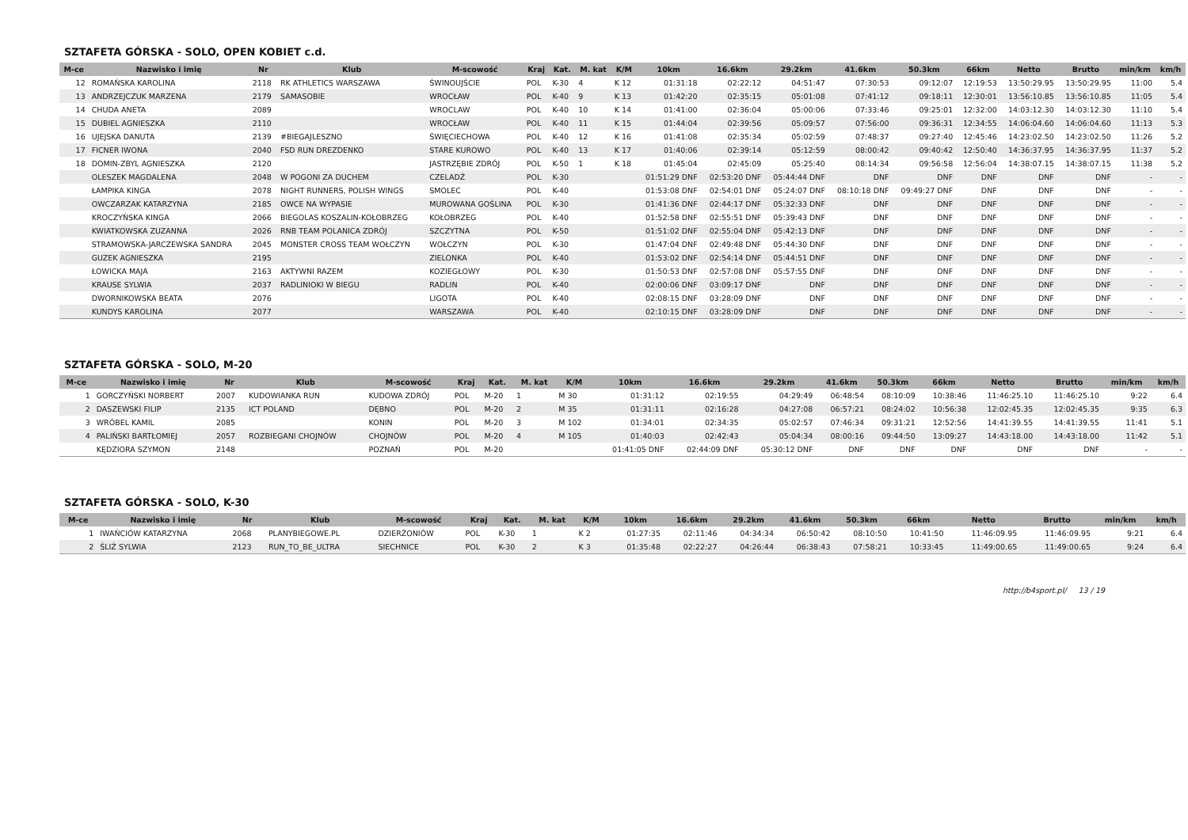SZTAFETA GÓRSKA - SOLO, OPEN KOBIET c.d.
| M-ce | Nazwisko i imię | Nr | Klub | M-scowość | Kraj | Kat. | M. kat | K/M | 10km | 16.6km | 29.2km | 41.6km | 50.3km | 66km | Netto | Brutto | min/km | km/h |
| --- | --- | --- | --- | --- | --- | --- | --- | --- | --- | --- | --- | --- | --- | --- | --- | --- | --- | --- |
| 12 | ROMAŃSKA KAROLINA | 2118 | RK ATHLETICS WARSZAWA | ŚWINOUJŚCIE | POL | K-30 | 4 | K 12 | 01:31:18 | 02:22:12 | 04:51:47 | 07:30:53 | 09:12:07 | 12:19:53 | 13:50:29.95 | 13:50:29.95 | 11:00 | 5.4 |
| 13 | ANDRZEJCZUK MARZENA | 2179 | SAMASOBIE | WROCŁAW | POL | K-40 | 9 | K 13 | 01:42:20 | 02:35:15 | 05:01:08 | 07:41:12 | 09:18:11 | 12:30:01 | 13:56:10.85 | 13:56:10.85 | 11:05 | 5.4 |
| 14 | CHUDA ANETA | 2089 | | WROCLAW | POL | K-40 | 10 | K 14 | 01:41:00 | 02:36:04 | 05:00:06 | 07:33:46 | 09:25:01 | 12:32:00 | 14:03:12.30 | 14:03:12.30 | 11:10 | 5.4 |
| 15 | DUBIEL AGNIESZKA | 2110 | | WROCŁAW | POL | K-40 | 11 | K 15 | 01:44:04 | 02:39:56 | 05:09:57 | 07:56:00 | 09:36:31 | 12:34:55 | 14:06:04.60 | 14:06:04.60 | 11:13 | 5.3 |
| 16 | UJEJSKA DANUTA | 2139 | #BIEGAJLESZNO | ŚWIĘCIECHOWA | POL | K-40 | 12 | K 16 | 01:41:08 | 02:35:34 | 05:02:59 | 07:48:37 | 09:27:40 | 12:45:46 | 14:23:02.50 | 14:23:02.50 | 11:26 | 5.2 |
| 17 | FICNER IWONA | 2040 | FSD RUN DREZDENKO | STARE KUROWO | POL | K-40 | 13 | K 17 | 01:40:06 | 02:39:14 | 05:12:59 | 08:00:42 | 09:40:42 | 12:50:40 | 14:36:37.95 | 14:36:37.95 | 11:37 | 5.2 |
| 18 | DOMIN-ZBYL AGNIESZKA | 2120 | | JASTRZĘBIE ZDRÓJ | POL | K-50 | 1 | K 18 | 01:45:04 | 02:45:09 | 05:25:40 | 08:14:34 | 09:56:58 | 12:56:04 | 14:38:07.15 | 14:38:07.15 | 11:38 | 5.2 |
| | OLESZEK MAGDALENA | 2048 | W POGONI ZA DUCHEM | CZELADŹ | POL | K-30 | | | 01:51:29 DNF | 02:53:20 DNF | 05:44:44 DNF | DNF | DNF | DNF | DNF | DNF | - | - |
| | ŁAMPIKA KINGA | 2078 | NIGHT RUNNERS, POLISH WINGS | SMOLEC | POL | K-40 | | | 01:53:08 DNF | 02:54:01 DNF | 05:24:07 DNF | 08:10:18 DNF | 09:49:27 DNF | DNF | DNF | DNF | - | - |
| | OWCZARZAK KATARZYNA | 2185 | OWCE NA WYPASIE | MUROWANA GOŚLINA | POL | K-30 | | | 01:41:36 DNF | 02:44:17 DNF | 05:32:33 DNF | DNF | DNF | DNF | DNF | DNF | - | - |
| | KROCZYŃSKA KINGA | 2066 | BIEGOLAS KOSZALIN-KOŁOBRZEG | KOŁOBRZEG | POL | K-40 | | | 01:52:58 DNF | 02:55:51 DNF | 05:39:43 DNF | DNF | DNF | DNF | DNF | DNF | - | - |
| | KWIATKOWSKA ZUZANNA | 2026 | RNB TEAM POLANICA ZDRÓJ | SZCZYTNA | POL | K-50 | | | 01:51:02 DNF | 02:55:04 DNF | 05:42:13 DNF | DNF | DNF | DNF | DNF | DNF | - | - |
| | STRAMOWSKA-JARCZEWSKA SANDRA | 2045 | MONSTER CROSS TEAM WOŁCZYN | WOŁCZYN | POL | K-30 | | | 01:47:04 DNF | 02:49:48 DNF | 05:44:30 DNF | DNF | DNF | DNF | DNF | DNF | - | - |
| | GUZEK AGNIESZKA | 2195 | | ZIELONKA | POL | K-40 | | | 01:53:02 DNF | 02:54:14 DNF | 05:44:51 DNF | DNF | DNF | DNF | DNF | DNF | - | - |
| | ŁOWICKA MAJA | 2163 | AKTYWNI RAZEM | KOZIEGŁOWY | POL | K-30 | | | 01:50:53 DNF | 02:57:08 DNF | 05:57:55 DNF | DNF | DNF | DNF | DNF | DNF | - | - |
| | KRAUSE SYLWIA | 2037 | RADLINIOKI W BIEGU | RADLIN | POL | K-40 | | | 02:00:06 DNF | 03:09:17 DNF | DNF | DNF | DNF | DNF | DNF | DNF | - | - |
| | DWORNIKOWSKA BEATA | 2076 | | LIGOTA | POL | K-40 | | | 02:08:15 DNF | 03:28:09 DNF | DNF | DNF | DNF | DNF | DNF | DNF | - | - |
| | KUNDYS KAROLINA | 2077 | | WARSZAWA | POL | K-40 | | | 02:10:15 DNF | 03:28:09 DNF | DNF | DNF | DNF | DNF | DNF | DNF | - | - |
SZTAFETA GÓRSKA - SOLO, M-20
| M-ce | Nazwisko i imię | Nr | Klub | M-scowość | Kraj | Kat. | M. kat | K/M | 10km | 16.6km | 29.2km | 41.6km | 50.3km | 66km | Netto | Brutto | min/km | km/h |
| --- | --- | --- | --- | --- | --- | --- | --- | --- | --- | --- | --- | --- | --- | --- | --- | --- | --- | --- |
| 1 | GORCZYŃSKI NORBERT | 2007 | KUDOWIANKA RUN | KUDOWA ZDRÓJ | POL | M-20 | 1 | M 30 | 01:31:12 | 02:19:55 | 04:29:49 | 06:48:54 | 08:10:09 | 10:38:46 | 11:46:25.10 | 11:46:25.10 | 9:22 | 6.4 |
| 2 | DASZEWSKI FILIP | 2135 | ICT POLAND | DĘBNO | POL | M-20 | 2 | M 35 | 01:31:11 | 02:16:28 | 04:27:08 | 06:57:21 | 08:24:02 | 10:56:38 | 12:02:45.35 | 12:02:45.35 | 9:35 | 6.3 |
| 3 | WRÓBEL KAMIL | 2085 | | KONIN | POL | M-20 | 3 | M 102 | 01:34:01 | 02:34:35 | 05:02:57 | 07:46:34 | 09:31:21 | 12:52:56 | 14:41:39.55 | 14:41:39.55 | 11:41 | 5.1 |
| 4 | PALIŃSKI BARTŁOMIEJ | 2057 | ROZBIEGANI CHOJNÓW | CHOJNÓW | POL | M-20 | 4 | M 105 | 01:40:03 | 02:42:43 | 05:04:34 | 08:00:16 | 09:44:50 | 13:09:27 | 14:43:18.00 | 14:43:18.00 | 11:42 | 5.1 |
| | KĘDZIORA SZYMON | 2148 | | POZNAŃ | POL | M-20 | | | 01:41:05 DNF | 02:44:09 DNF | 05:30:12 DNF | DNF | DNF | DNF | DNF | DNF | - | - |
SZTAFETA GÓRSKA - SOLO, K-30
| M-ce | Nazwisko i imię | Nr | Klub | M-scowość | Kraj | Kat. | M. kat | K/M | 10km | 16.6km | 29.2km | 41.6km | 50.3km | 66km | Netto | Brutto | min/km | km/h |
| --- | --- | --- | --- | --- | --- | --- | --- | --- | --- | --- | --- | --- | --- | --- | --- | --- | --- | --- |
| 1 | IWAŃCIÓW KATARZYNA | 2068 | PLANYBIEGOWE.PL | DZIERŻONIÓW | POL | K-30 | 1 | K 2 | 01:27:35 | 02:11:46 | 04:34:34 | 06:50:42 | 08:10:50 | 10:41:50 | 11:46:09.95 | 11:46:09.95 | 9:21 | 6.4 |
| 2 | ŚLIŻ SYLWIA | 2123 | RUN_TO_BE_ULTRA | SIECHNICE | POL | K-30 | 2 | K 3 | 01:35:48 | 02:22:27 | 04:26:44 | 06:38:43 | 07:58:21 | 10:33:45 | 11:49:00.65 | 11:49:00.65 | 9:24 | 6.4 |
http://b4sport.pl/ 13 / 19